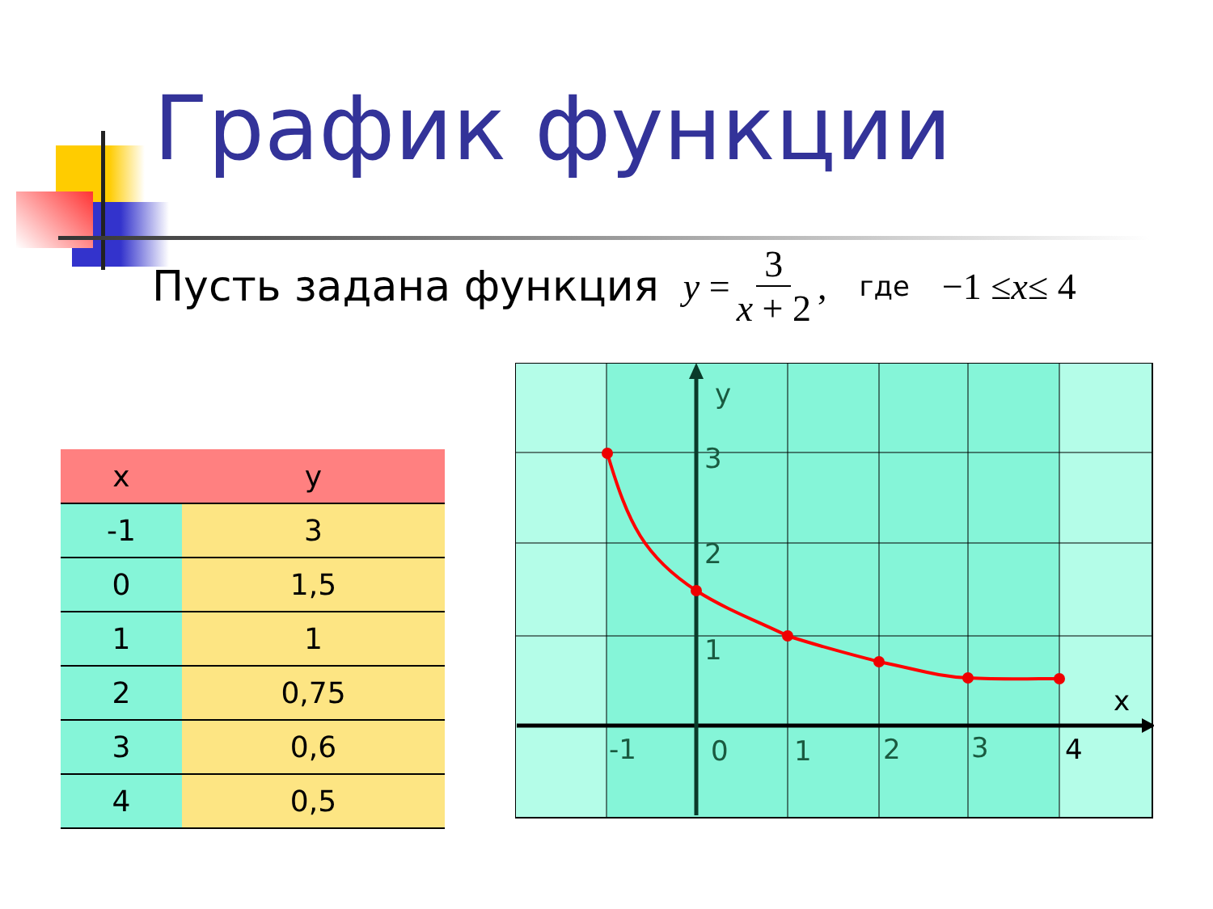График функции
Пусть задана функция y = 3 x + 2, где −1 ≤ x ≤ 4
| x | y |
| --- | --- |
| -1 | 3 |
| 0 | 1,5 |
| 1 | 1 |
| 2 | 0,75 |
| 3 | 0,6 |
| 4 | 0,5 |
y
x
3
2
1
-1
0
1
2
3
4